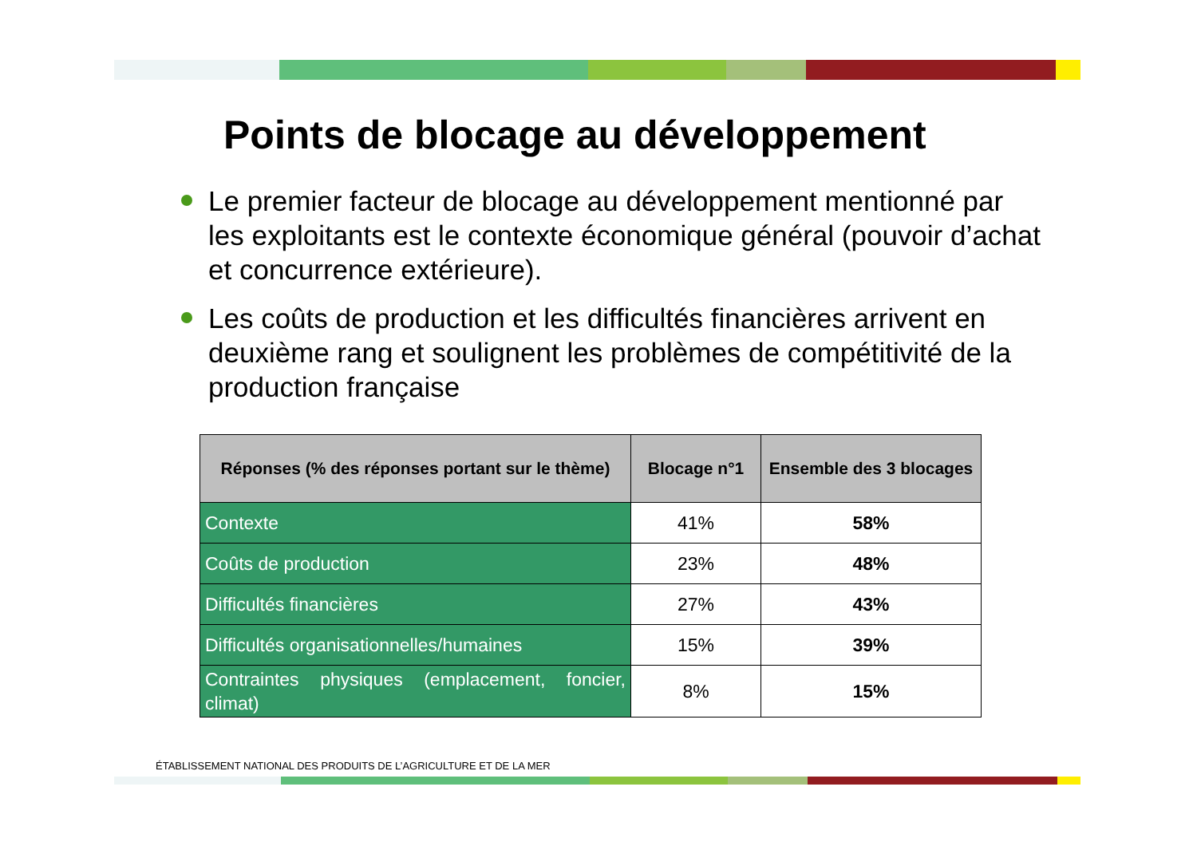Points de blocage au développement
Le premier facteur de blocage au développement mentionné par les exploitants est le contexte économique général (pouvoir d’achat et concurrence extérieure).
Les coûts de production et les difficultés financières arrivent en deuxième rang et soulignent les problèmes de compétitivité de la production française
| Réponses (% des réponses portant sur le thème) | Blocage n°1 | Ensemble des 3 blocages |
| --- | --- | --- |
| Contexte | 41% | 58% |
| Coûts de production | 23% | 48% |
| Difficultés financières | 27% | 43% |
| Difficultés organisationnelles/humaines | 15% | 39% |
| Contraintes physiques (emplacement, foncier, climat) | 8% | 15% |
ÉTABLISSEMENT NATIONAL DES PRODUITS DE L’AGRICULTURE ET DE LA MER